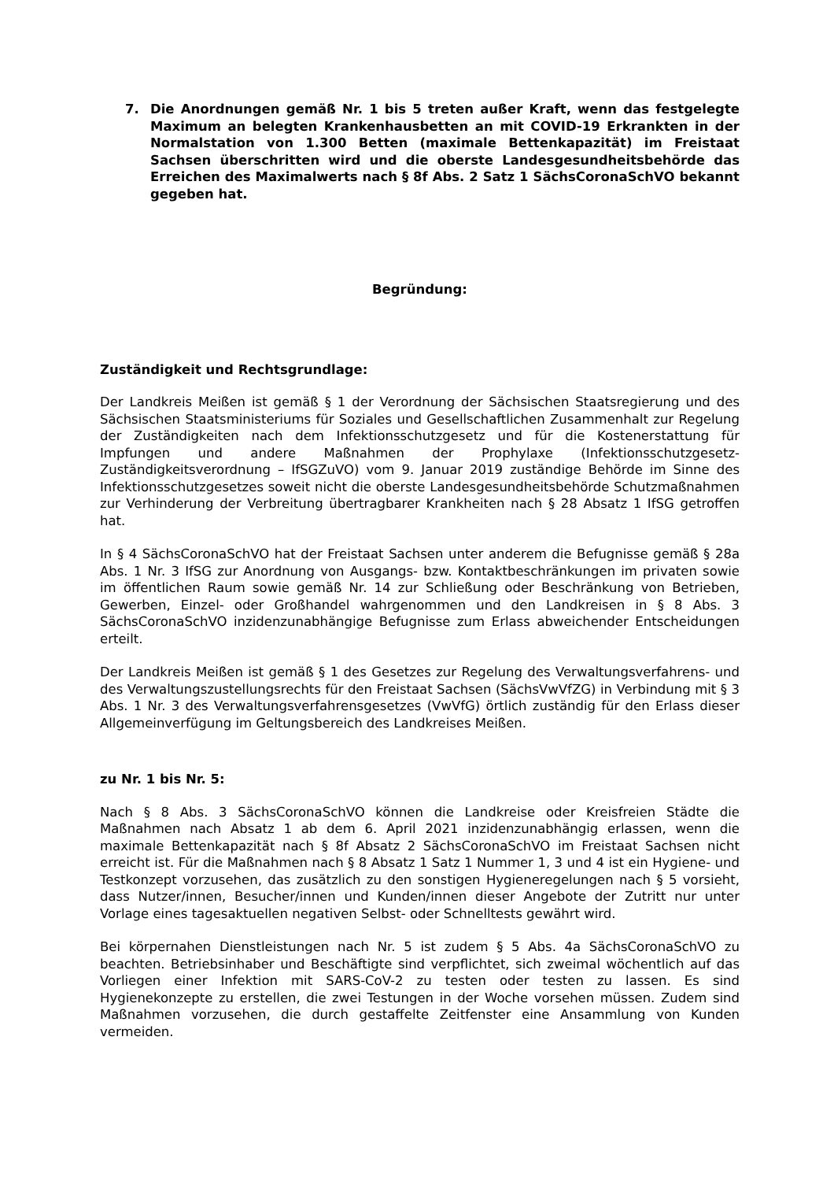7. Die Anordnungen gemäß Nr. 1 bis 5 treten außer Kraft, wenn das festgelegte Maximum an belegten Krankenhausbetten an mit COVID-19 Erkrankten in der Normalstation von 1.300 Betten (maximale Bettenkapazität) im Freistaat Sachsen überschritten wird und die oberste Landesgesundheitsbehörde das Erreichen des Maximalwerts nach § 8f Abs. 2 Satz 1 SächsCoronaSchVO bekannt gegeben hat.
Begründung:
Zuständigkeit und Rechtsgrundlage:
Der Landkreis Meißen ist gemäß § 1 der Verordnung der Sächsischen Staatsregierung und des Sächsischen Staatsministeriums für Soziales und Gesellschaftlichen Zusammenhalt zur Regelung der Zuständigkeiten nach dem Infektionsschutzgesetz und für die Kostenerstattung für Impfungen und andere Maßnahmen der Prophylaxe (Infektionsschutzgesetz-Zuständigkeitsverordnung – IfSGZuVO) vom 9. Januar 2019 zuständige Behörde im Sinne des Infektionsschutzgesetzes soweit nicht die oberste Landesgesundheitsbehörde Schutzmaßnahmen zur Verhinderung der Verbreitung übertragbarer Krankheiten nach § 28 Absatz 1 IfSG getroffen hat.
In § 4 SächsCoronaSchVO hat der Freistaat Sachsen unter anderem die Befugnisse gemäß § 28a Abs. 1 Nr. 3 IfSG zur Anordnung von Ausgangs- bzw. Kontaktbeschränkungen im privaten sowie im öffentlichen Raum sowie gemäß Nr. 14 zur Schließung oder Beschränkung von Betrieben, Gewerben, Einzel- oder Großhandel wahrgenommen und den Landkreisen in § 8 Abs. 3 SächsCoronaSchVO inzidenzunabhängige Befugnisse zum Erlass abweichender Entscheidungen erteilt.
Der Landkreis Meißen ist gemäß § 1 des Gesetzes zur Regelung des Verwaltungsverfahrens- und des Verwaltungszustellungsrechts für den Freistaat Sachsen (SächsVwVfZG) in Verbindung mit § 3 Abs. 1 Nr. 3 des Verwaltungsverfahrensgesetzes (VwVfG) örtlich zuständig für den Erlass dieser Allgemeinverfügung im Geltungsbereich des Landkreises Meißen.
zu Nr. 1 bis Nr. 5:
Nach § 8 Abs. 3 SächsCoronaSchVO können die Landkreise oder Kreisfreien Städte die Maßnahmen nach Absatz 1 ab dem 6. April 2021 inzidenzunabhängig erlassen, wenn die maximale Bettenkapazität nach § 8f Absatz 2 SächsCoronaSchVO im Freistaat Sachsen nicht erreicht ist. Für die Maßnahmen nach § 8 Absatz 1 Satz 1 Nummer 1, 3 und 4 ist ein Hygiene- und Testkonzept vorzusehen, das zusätzlich zu den sonstigen Hygieneregelungen nach § 5 vorsieht, dass Nutzer/innen, Besucher/innen und Kunden/innen dieser Angebote der Zutritt nur unter Vorlage eines tagesaktuellen negativen Selbst- oder Schnelltests gewährt wird.
Bei körpernahen Dienstleistungen nach Nr. 5 ist zudem § 5 Abs. 4a SächsCoronaSchVO zu beachten. Betriebsinhaber und Beschäftigte sind verpflichtet, sich zweimal wöchentlich auf das Vorliegen einer Infektion mit SARS-CoV-2 zu testen oder testen zu lassen. Es sind Hygienekonzepte zu erstellen, die zwei Testungen in der Woche vorsehen müssen. Zudem sind Maßnahmen vorzusehen, die durch gestaffelte Zeitfenster eine Ansammlung von Kunden vermeiden.